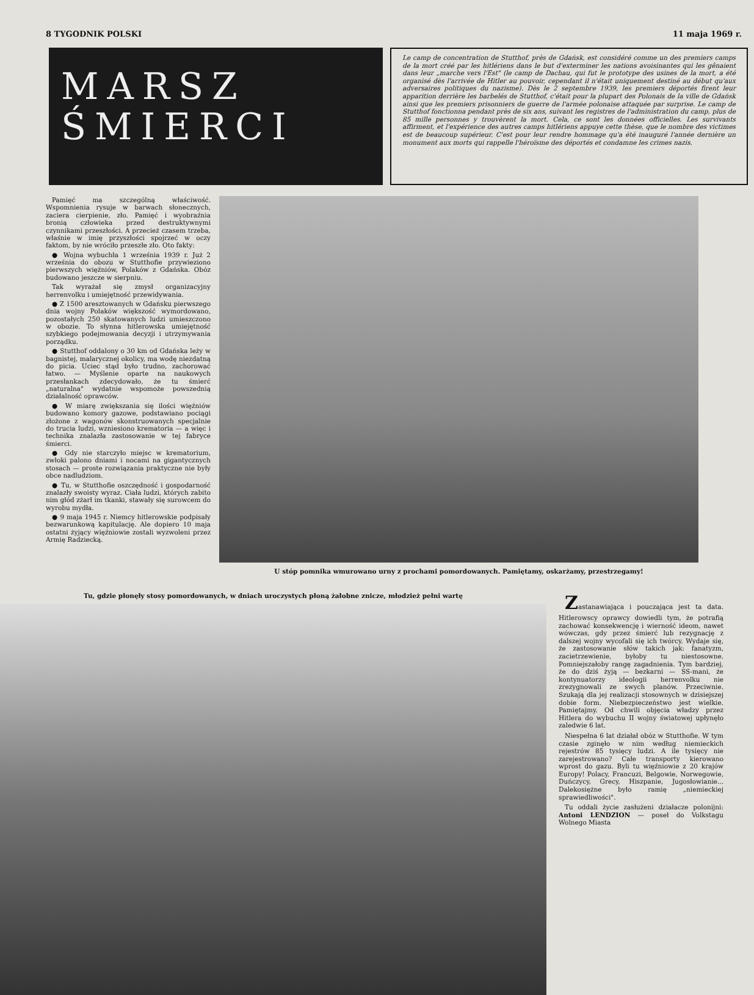8 TYGODNIK POLSKI 11 maja 1969 r.
MARSZ
ŚMIERCI
Le camp de concentration de Stutthof, près de Gdańsk, est considéré comme un des premiers camps de la mort créé par les hitlériens dans le but d'exterminer les nations avoisinantes qui les gênaient dans leur „marche vers l'Est" (le camp de Dachau, qui fut le prototype des usines de la mort, a été organisé dès l'arrivée de Hitler au pouvoir, cependant il n'était uniquement destiné au début qu'aux adversaires politiques du nazisme). Dès le 2 septembre 1939, les premiers déportés firent leur apparition derrière les barbelés de Stutthof, c'était pour la plupart des Polonais de la ville de Gdańsk ainsi que les premiers prisonniers de guerre de l'armée polonaise attaquée par surprise. Le camp de Stutthof fonctionna pendant près de six ans, suivant les registres de l'administration du camp, plus de 85 mille personnes y trouvèrent la mort. Cela, ce sont les données officielles. Les survivants affirment, et l'expérience des autres camps hitlériens appuye cette thèse, que le nombre des victimes est de beaucoup supérieur. C'est pour leur rendre hommage qu'a été inauguré l'année dernière un monument aux morts qui rappelle l'héroïsme des déportés et condamne les crimes nazis.
Pamięć ma szczególną właściwość. Wspomnienia rysuje w barwach słonecznych, zaciera cierpienie, zło. Pamięć i wyobraźnia bronią człowieka przed destruktywnymi czynnikami przeszłości. A przecież czasem trzeba, właśnie w imię przyszłości spojrzeć w oczy faktom, by nie wróciło prze­szłe zło. Oto fakty:
● Wojna wybuchła 1 września 1939 r. Już 2 września do obozu w Stutthofie przywieziono pierwszych więźniów, Polaków z Gdańska. Obóz budowano jeszcze w sierpniu.
Tak wyrażał się zmysł organizacyjny herrenvolku i umiejętność przewidywania.
● Z 1500 aresztowanych w Gdańsku pierwszego dnia wojny Polaków większość wymordowano, pozostałych 250 skatowanych ludzi umieszczono w obozie. To słynna hitlerowska umiejętność szybkiego podejmowania decyzji i utrzymywania porządku.
● Stutthof oddalony o 30 km od Gdańska leży w bagnistej, malarycznej okolicy, ma wodę niezdatną do picia. Uciec stąd było trudno, zachorować łatwo. — Myślenie oparte na naukowych przesłankach zdecydowało, że tu śmierć „naturalna" wydatnie wspomoże powszednią działalność oprawców.
● W miarę zwiększania się ilości więźniów budowano komory gazowe, podstawiano pociągi złożone z wagonów skonstruowanych specjalnie do trucia ludzi, wzniesiono krematoria — a więc i technika znalazła zastosowanie w tej fabryce śmierci.
● Gdy nie starczyło miejsc w krematorium, zwłoki palono dniami i nocami na gigantycznych stosach — proste rozwiązania praktyczne nie były obce nadludziom.
● Tu, w Stutthofie oszczędność i gospodarność znalazły swoisty wyraz. Ciała ludzi, których zabito nim głód zżarł im tkanki, stawały się surowcem do wyrobu mydła.
● 9 maja 1945 r. Niemcy hitlerowskie podpisały bezwarunkową kapitulację. Ale dopiero 10 maja ostatni żyjący więźniowie zostali wyzwoleni przez Armię Radziecką.
U stóp pomnika wmurowano urny z prochami pomordowanych. Pamiętamy, oskarżamy, przestrzegamy!
Tu, gdzie płonęły stosy pomordowanych, w dniach uroczystych płoną żałobne znicze, młodzież pełni wartę
Zastanawiająca i pouczająca jest ta data. Hitlerowscy oprawcy dowiedli tym, że potrafią zachować konsekwencję i wierność ideom, nawet wówczas, gdy przez śmierć lub rezygnację z dalszej wojny wycofali się ich twórcy. Wydaje się, że zastosowanie słów takich jak: fanatyzm, zacietrzewienie, byłoby tu niestosowne. Pomniejszałoby rangę zagadnienia. Tym bardziej, że do dziś żyją — bezkarni — SS-mani, że kontynuatorzy ideologii herrenvolku nie zrezygnowali ze swych planów. Przeciwnie. Szukają dla jej realizacji stosownych w dzisiejszej dobie form. Niebezpieczeństwo jest wielkie. Pamiętajmy. Od chwili objęcia władzy przez Hitlera do wybuchu II wojny światowej upłynęło zaledwie 6 lat.
Niespełna 6 lat działał obóz w Stutthofie. W tym czasie zginęło w nim według niemieckich rejestrów 85 tysięcy ludzi. A ile tysięcy nie zarejestrowano? Całe transporty kierowano wprost do gazu. Byli tu więźniowie z 20 krajów Europy! Polacy, Francuzi, Belgowie, Norwegowie, Duńczycy, Grecy, Hiszpanie, Jugosłowianie... Dalekosiężne było ramię „niemieckiej sprawiedliwości".
Tu oddali życie zasłużeni działacze polonijni: Antoni LENDZION — poseł do Volkstagu Wolnego Miasta